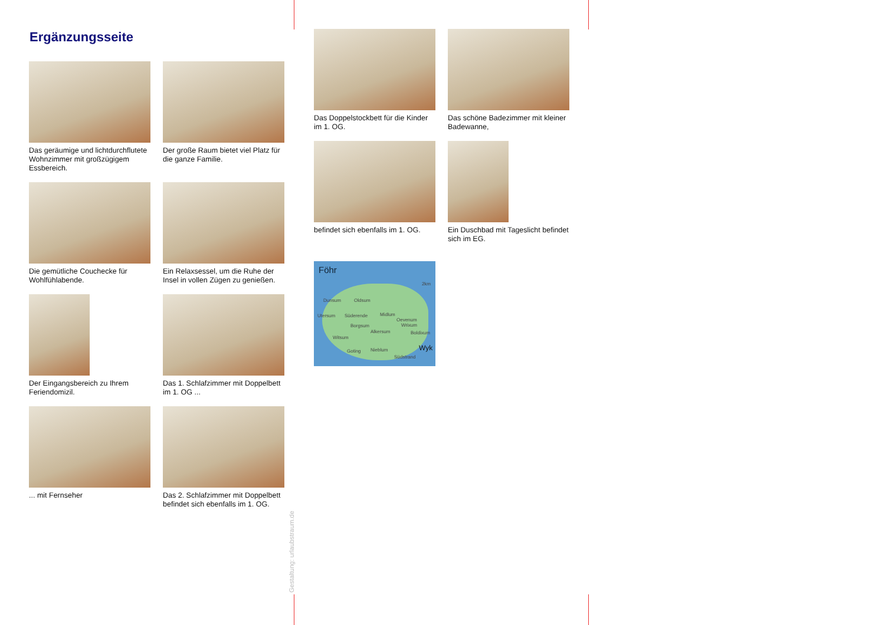Ergänzungsseite
Das geräumige und lichtdurchflutete Wohnzimmer mit großzügigem Essbereich.
Der große Raum bietet viel Platz für die ganze Familie.
Die gemütliche Couchecke für Wohlfühlabende.
Ein Relaxsessel, um die Ruhe der Insel in vollen Zügen zu genießen.
Der Eingangsbereich zu Ihrem Feriendomizil.
Das 1. Schlafzimmer mit Doppelbett im 1. OG ...
... mit Fernseher
Das 2. Schlafzimmer mit Doppelbett befindet sich ebenfalls im 1. OG.
Das Doppelstockbett für die Kinder im 1. OG.
Das schöne Badezimmer mit kleiner Badewanne,
befindet sich ebenfalls im 1. OG.
Ein Duschbad mit Tageslicht befindet sich im EG.
Föhr
2km
Dunsum Oldsum
Utersum Süderende Midlum
Oevenum
Wrixum Borgsum
Alkersum Boldixum
Witsum
Goting Nieblum Wyk
Südstrand
Gestaltung: urlaubstraum.de